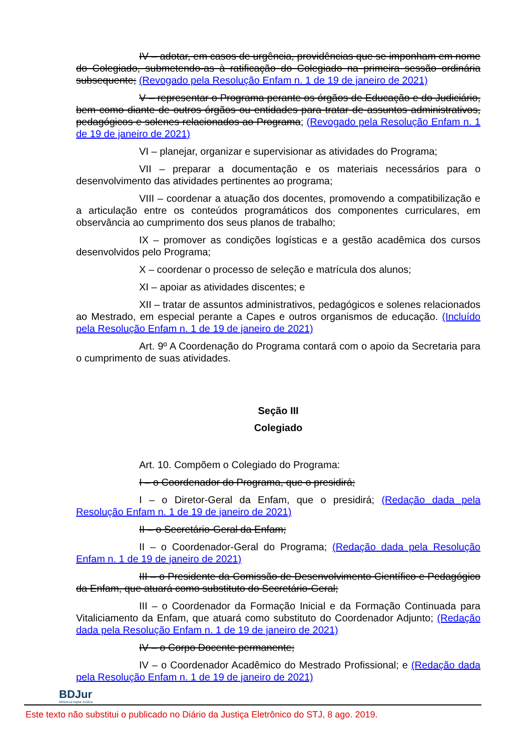IV – adotar, em casos de urgência, providências que se imponham em nome do Colegiado, submetendo-as à ratificação do Colegiado na primeira sessão ordinária subsequente; (Revogado pela Resolução Enfam n. 1 de 19 de janeiro de 2021)
V – representar o Programa perante os órgãos de Educação e do Judiciário, bem como diante de outros órgãos ou entidades para tratar de assuntos administrativos, pedagógicos e solenes relacionados ao Programa; (Revogado pela Resolução Enfam n. 1 de 19 de janeiro de 2021)
VI – planejar, organizar e supervisionar as atividades do Programa;
VII – preparar a documentação e os materiais necessários para o desenvolvimento das atividades pertinentes ao programa;
VIII – coordenar a atuação dos docentes, promovendo a compatibilização e a articulação entre os conteúdos programáticos dos componentes curriculares, em observância ao cumprimento dos seus planos de trabalho;
IX – promover as condições logísticas e a gestão acadêmica dos cursos desenvolvidos pelo Programa;
X – coordenar o processo de seleção e matrícula dos alunos;
XI – apoiar as atividades discentes; e
XII – tratar de assuntos administrativos, pedagógicos e solenes relacionados ao Mestrado, em especial perante a Capes e outros organismos de educação. (Incluído pela Resolução Enfam n. 1 de 19 de janeiro de 2021)
Art. 9º A Coordenação do Programa contará com o apoio da Secretaria para o cumprimento de suas atividades.
Seção III
Colegiado
Art. 10. Compõem o Colegiado do Programa:
I – o Coordenador do Programa, que o presidirá;
I – o Diretor-Geral da Enfam, que o presidirá; (Redação dada pela Resolução Enfam n. 1 de 19 de janeiro de 2021)
II – o Secretário-Geral da Enfam;
II – o Coordenador-Geral do Programa; (Redação dada pela Resolução Enfam n. 1 de 19 de janeiro de 2021)
III – o Presidente da Comissão de Desenvolvimento Científico e Pedagógico da Enfam, que atuará como substituto do Secretário-Geral;
III – o Coordenador da Formação Inicial e da Formação Continuada para Vitaliciamento da Enfam, que atuará como substituto do Coordenador Adjunto; (Redação dada pela Resolução Enfam n. 1 de 19 de janeiro de 2021)
IV – o Corpo Docente permanente;
IV – o Coordenador Acadêmico do Mestrado Profissional; e (Redação dada pela Resolução Enfam n. 1 de 19 de janeiro de 2021)
BDJur
Biblioteca Digital Jurídica
Este texto não substitui o publicado no Diário da Justiça Eletrônico do STJ, 8 ago. 2019.